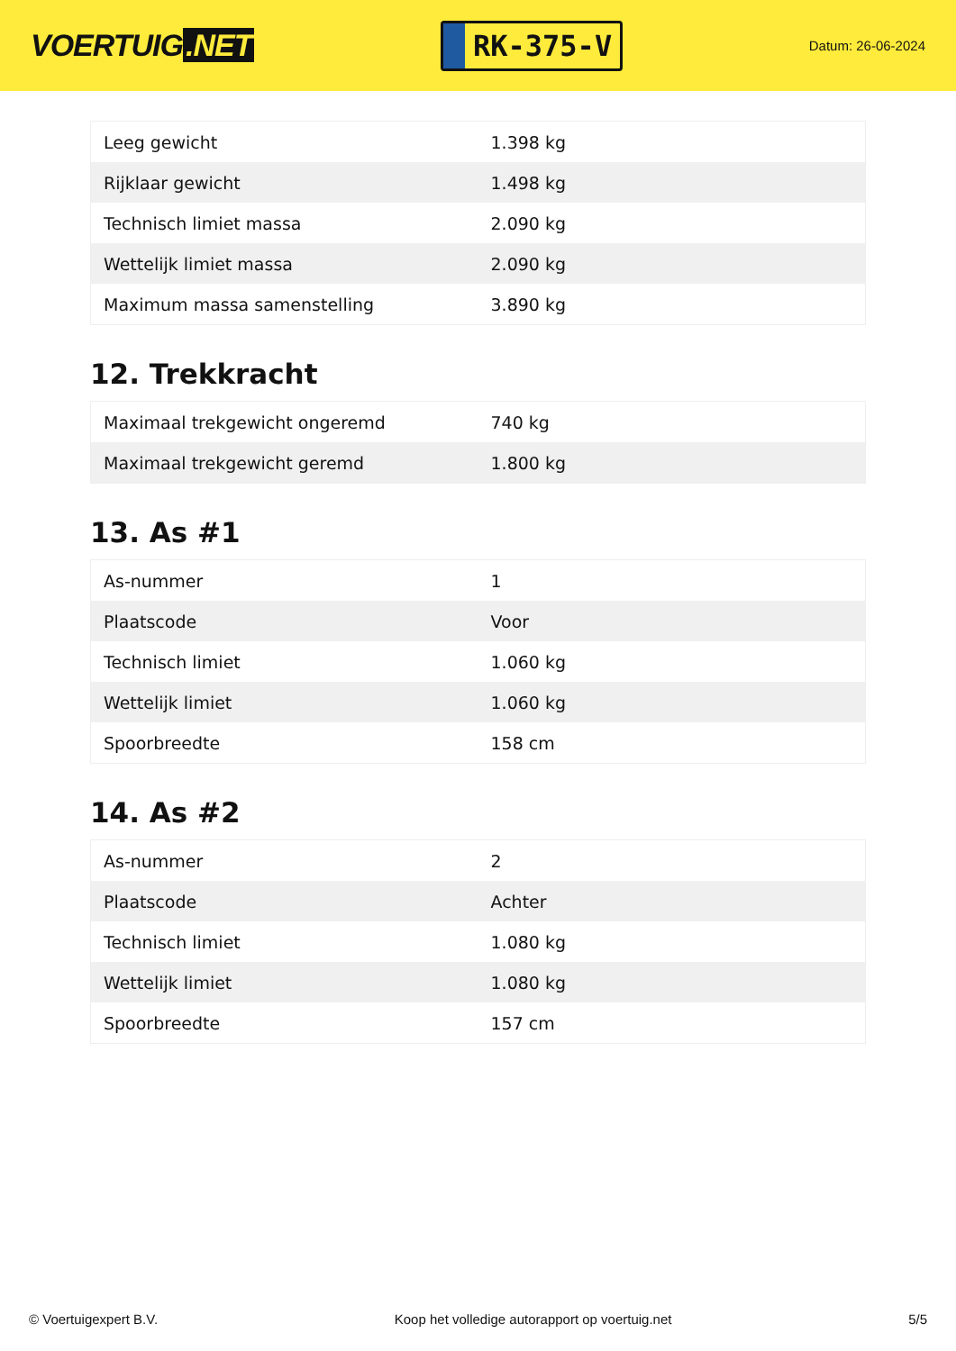VOERTUIG.NET
RK-375-V
Datum: 26-06-2024
| Leeg gewicht | 1.398 kg |
| Rijklaar gewicht | 1.498 kg |
| Technisch limiet massa | 2.090 kg |
| Wettelijk limiet massa | 2.090 kg |
| Maximum massa samenstelling | 3.890 kg |
12. Trekkracht
| Maximaal trekgewicht ongeremd | 740 kg |
| Maximaal trekgewicht geremd | 1.800 kg |
13. As #1
| As-nummer | 1 |
| Plaatscode | Voor |
| Technisch limiet | 1.060 kg |
| Wettelijk limiet | 1.060 kg |
| Spoorbreedte | 158 cm |
14. As #2
| As-nummer | 2 |
| Plaatscode | Achter |
| Technisch limiet | 1.080 kg |
| Wettelijk limiet | 1.080 kg |
| Spoorbreedte | 157 cm |
© Voertuigexpert B.V. Koop het volledige autorapport op voertuig.net 5/5